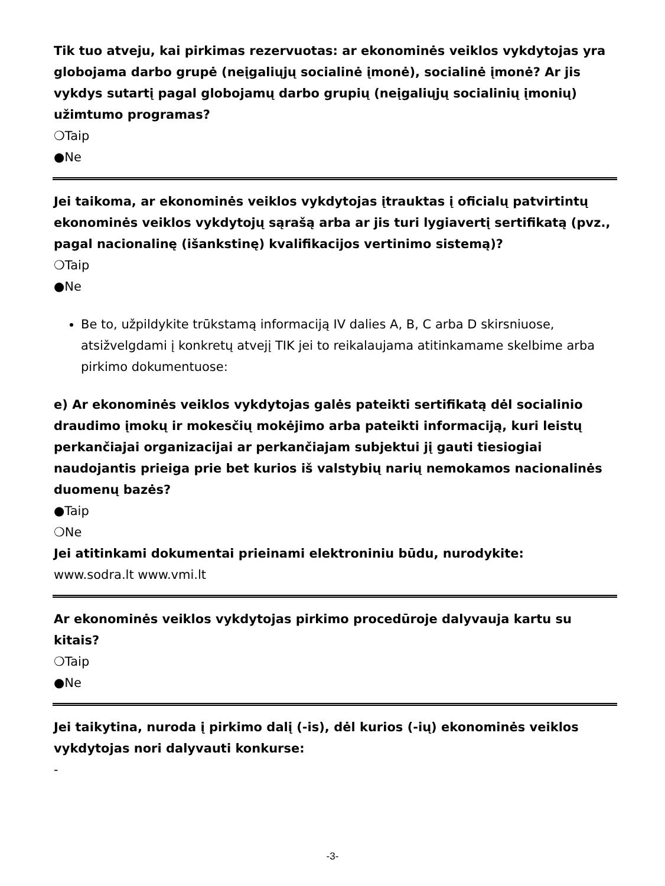Tik tuo atveju, kai pirkimas rezervuotas: ar ekonominės veiklos vykdytojas yra globojama darbo grupė (neįgaliųjų socialinė įmonė), socialinė įmonė? Ar jis vykdys sutartį pagal globojamų darbo grupių (neįgaliųjų socialinių įmonių) užimtumo programas?
❍Taip
●Ne
Jei taikoma, ar ekonominės veiklos vykdytojas įtrauktas į oficialų patvirtintų ekonominės veiklos vykdytojų sąrašą arba ar jis turi lygiavertį sertifikatą (pvz., pagal nacionalinę (išankstinę) kvalifikacijos vertinimo sistemą)?
❍Taip
●Ne
Be to, užpildykite trūkstamą informaciją IV dalies A, B, C arba D skirsniuose, atsižvelgdami į konkretų atvejį TIK jei to reikalaujama atitinkamame skelbime arba pirkimo dokumentuose:
e) Ar ekonominės veiklos vykdytojas galės pateikti sertifikatą dėl socialinio draudimo įmokų ir mokesčių mokėjimo arba pateikti informaciją, kuri leistų perkančiajai organizacijai ar perkančiajam subjektui jį gauti tiesiogiai naudojantis prieiga prie bet kurios iš valstybių narių nemokamos nacionalinės duomenų bazės?
●Taip
❍Ne
Jei atitinkami dokumentai prieinami elektroniniu būdu, nurodykite:
www.sodra.lt www.vmi.lt
Ar ekonominės veiklos vykdytojas pirkimo procedūroje dalyvauja kartu su kitais?
❍Taip
●Ne
Jei taikytina, nuroda į pirkimo dalį (-is), dėl kurios (-ių) ekonominės veiklos vykdytojas nori dalyvauti konkurse:
-
-3-